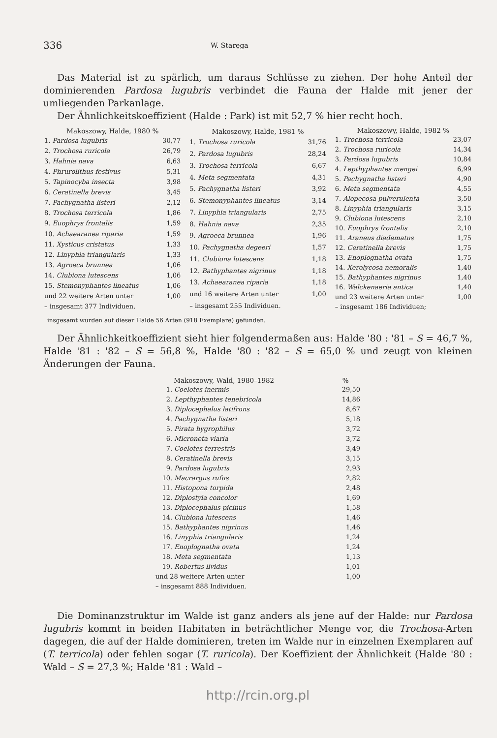336 W. Staręga
Das Material ist zu spärlich, um daraus Schlüsse zu ziehen. Der hohe Anteil der dominierenden Pardosa lugubris verbindet die Fauna der Halde mit jener der umliegenden Parkanlage.
Der Ähnlichkeitskoeffizient (Halde : Park) ist mit 52,7 % hier recht hoch.
| Makoszowy, Halde, 1980 % | |
| --- | --- |
| 1. Pardosa lugubris | 30,77 |
| 2. Trochosa ruricola | 26,79 |
| 3. Hahnia nava | 6,63 |
| 4. Phrurolithus festivus | 5,31 |
| 5. Tapinocyba insecta | 3,98 |
| 6. Ceratinella brevis | 3,45 |
| 7. Pachygnatha listeri | 2,12 |
| 8. Trochosa terricola | 1,86 |
| 9. Euophrys frontalis | 1,59 |
| 10. Achaearanea riparia | 1,59 |
| 11. Xysticus cristatus | 1,33 |
| 12. Linyphia triangularis | 1,33 |
| 13. Agroeca brunnea | 1,06 |
| 14. Clubiona lutescens | 1,06 |
| 15. Stemonyphantes lineatus | 1,06 |
| und 22 weitere Arten unter | 1,00 |
| – insgesamt 377 Individuen. | |
| Makoszowy, Halde, 1981 % | |
| --- | --- |
| 1. Trochosa ruricola | 31,76 |
| 2. Pardosa lugubris | 28,24 |
| 3. Trochosa terricola | 6,67 |
| 4. Meta segmentata | 4,31 |
| 5. Pachygnatha listeri | 3,92 |
| 6. Stemonyphantes lineatus | 3,14 |
| 7. Linyphia triangularis | 2,75 |
| 8. Hahnia nava | 2,35 |
| 9. Agroeca brunnea | 1,96 |
| 10. Pachygnatha degeeri | 1,57 |
| 11. Clubiona lutescens | 1,18 |
| 12. Bathyphantes nigrinus | 1,18 |
| 13. Achaearanea riparia | 1,18 |
| und 16 weitere Arten unter | 1,00 |
| – insgesamt 255 Individuen. | |
| Makoszowy, Halde, 1982 % | |
| --- | --- |
| 1. Trochosa terricola | 23,07 |
| 2. Trochosa ruricola | 14,34 |
| 3. Pardosa lugubris | 10,84 |
| 4. Lepthyphantes mengei | 6,99 |
| 5. Pachygnatha listeri | 4,90 |
| 6. Meta segmentata | 4,55 |
| 7. Alopecosa pulverulenta | 3,50 |
| 8. Linyphia triangularis | 3,15 |
| 9. Clubiona lutescens | 2,10 |
| 10. Euophrys frontalis | 2,10 |
| 11. Araneus diadematus | 1,75 |
| 12. Ceratinella brevis | 1,75 |
| 13. Enoplognatha ovata | 1,75 |
| 14. Xerolycosa nemoralis | 1,40 |
| 15. Bathyphantes nigrinus | 1,40 |
| 16. Walckenaeria antica | 1,40 |
| und 23 weitere Arten unter | 1,00 |
| – insgesamt 186 Individuen; | |
insgesamt wurden auf dieser Halde 56 Arten (918 Exemplare) gefunden.
Der Ähnlichkeitkoeffizient sieht hier folgendermaßen aus: Halde '80 : '81 – S = 46,7 %, Halde '81 : '82 – S = 56,8 %, Halde '80 : '82 – S = 65,0 % und zeugt von kleinen Änderungen der Fauna.
| | Makoszowy, Wald, 1980–1982 | % |
| --- | --- | --- |
| 1. | Coelotes inermis | 29,50 |
| 2. | Lepthyphantes tenebricola | 14,86 |
| 3. | Diplocephalus latifrons | 8,67 |
| 4. | Pachygnatha listeri | 5,18 |
| 5. | Pirata hygrophilus | 3,72 |
| 6. | Microneta viaria | 3,72 |
| 7. | Coelotes terrestris | 3,49 |
| 8. | Ceratinella brevis | 3,15 |
| 9. | Pardosa lugubris | 2,93 |
| 10. | Macrargus rufus | 2,82 |
| 11. | Histopona torpida | 2,48 |
| 12. | Diplostyla concolor | 1,69 |
| 13. | Diplocephalus picinus | 1,58 |
| 14. | Clubiona lutescens | 1,46 |
| 15. | Bathyphantes nigrinus | 1,46 |
| 16. | Linyphia triangularis | 1,24 |
| 17. | Enoplognatha ovata | 1,24 |
| 18. | Meta segmentata | 1,13 |
| 19. | Robertus lividus | 1,01 |
| und 28 weitere Arten unter | | 1,00 |
| – insgesamt 888 Individuen. | | |
Die Dominanzstruktur im Walde ist ganz anders als jene auf der Halde: nur Pardosa lugubris kommt in beiden Habitaten in beträchtlicher Menge vor, die Trochosa-Arten dagegen, die auf der Halde dominieren, treten im Walde nur in einzelnen Exemplaren auf (T. terricola) oder fehlen sogar (T. ruricola). Der Koeffizient der Ähnlichkeit (Halde '80 : Wald – S = 27,3 %; Halde '81 : Wald –
http://rcin.org.pl